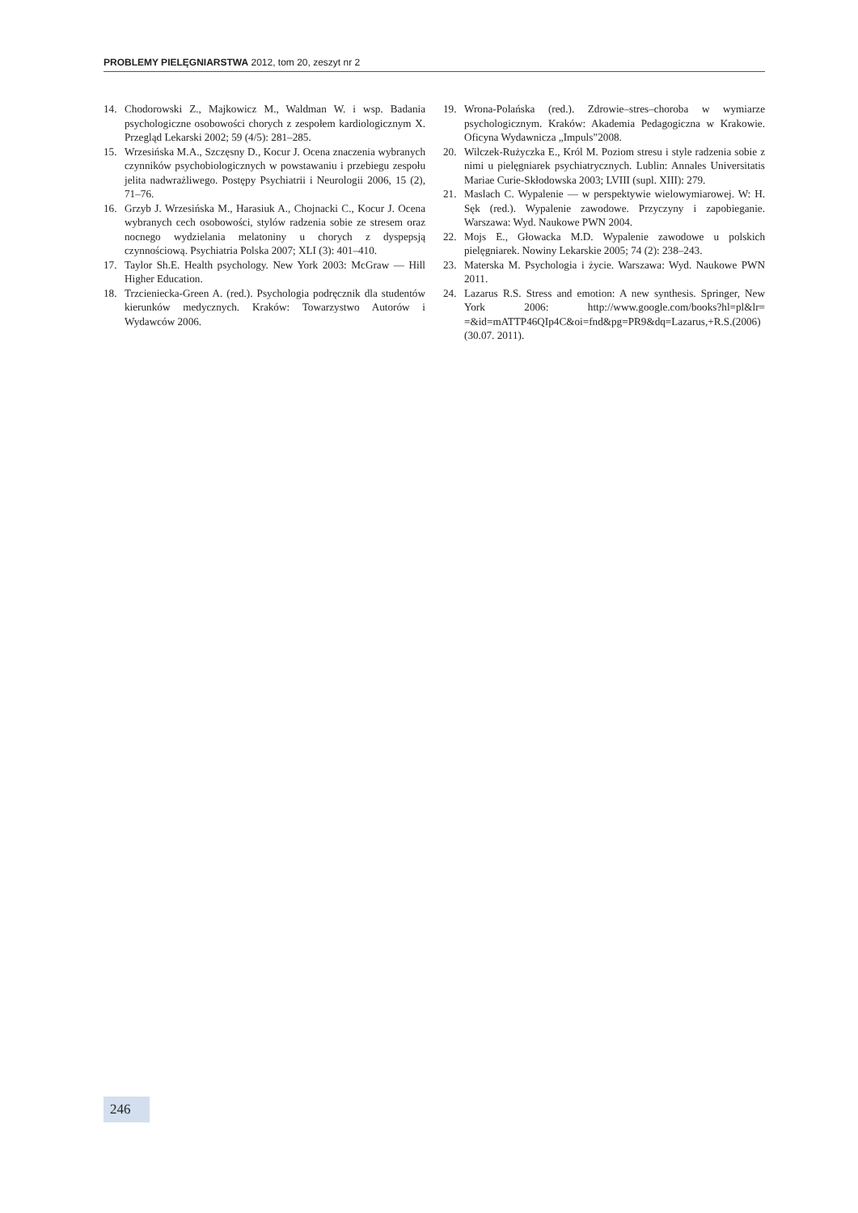PROBLEMY PIELĘGNIARSTWA 2012, tom 20, zeszyt nr 2
14. Chodorowski Z., Majkowicz M., Waldman W. i wsp. Badania psychologiczne osobowości chorych z zespołem kardiologicznym X. Przegląd Lekarski 2002; 59 (4/5): 281–285.
15. Wrzesińska M.A., Szczęsny D., Kocur J. Ocena znaczenia wybranych czynników psychobiologicznych w powstawaniu i przebiegu zespołu jelita nadwrażliwego. Postępy Psychiatrii i Neurologii 2006, 15 (2), 71–76.
16. Grzyb J. Wrzesińska M., Harasiuk A., Chojnacki C., Kocur J. Ocena wybranych cech osobowości, stylów radzenia sobie ze stresem oraz nocnego wydzielania melatoniny u chorych z dyspepsją czynnościową. Psychiatria Polska 2007; XLI (3): 401–410.
17. Taylor Sh.E. Health psychology. New York 2003: McGraw — Hill Higher Education.
18. Trzcieniecka-Green A. (red.). Psychologia podręcznik dla studentów kierunków medycznych. Kraków: Towarzystwo Autorów i Wydawców 2006.
19. Wrona-Polańska (red.). Zdrowie–stres–choroba w wymiarze psychologicznym. Kraków: Akademia Pedagogiczna w Krakowie. Oficyna Wydawnicza „Impuls”2008.
20. Wilczek-Rużyczka E., Król M. Poziom stresu i style radzenia sobie z nimi u pielęgniarek psychiatrycznych. Lublin: Annales Universitatis Mariae Curie-Skłodowska 2003; LVIII (supl. XIII): 279.
21. Maslach C. Wypalenie — w perspektywie wielowymiarowej. W: H. Sęk (red.). Wypalenie zawodowe. Przyczyny i zapobieganie. Warszawa: Wyd. Naukowe PWN 2004.
22. Mojs E., Głowacka M.D. Wypalenie zawodowe u polskich pielęgniarek. Nowiny Lekarskie 2005; 74 (2): 238–243.
23. Materska M. Psychologia i życie. Warszawa: Wyd. Naukowe PWN 2011.
24. Lazarus R.S. Stress and emotion: A new synthesis. Springer, New York 2006: http://www.google.com/books?hl=pl&lr= =&id=mATTP46QIp4C&oi=fnd&pg=PR9&dq=Lazarus,+R.S.(2006) (30.07. 2011).
246